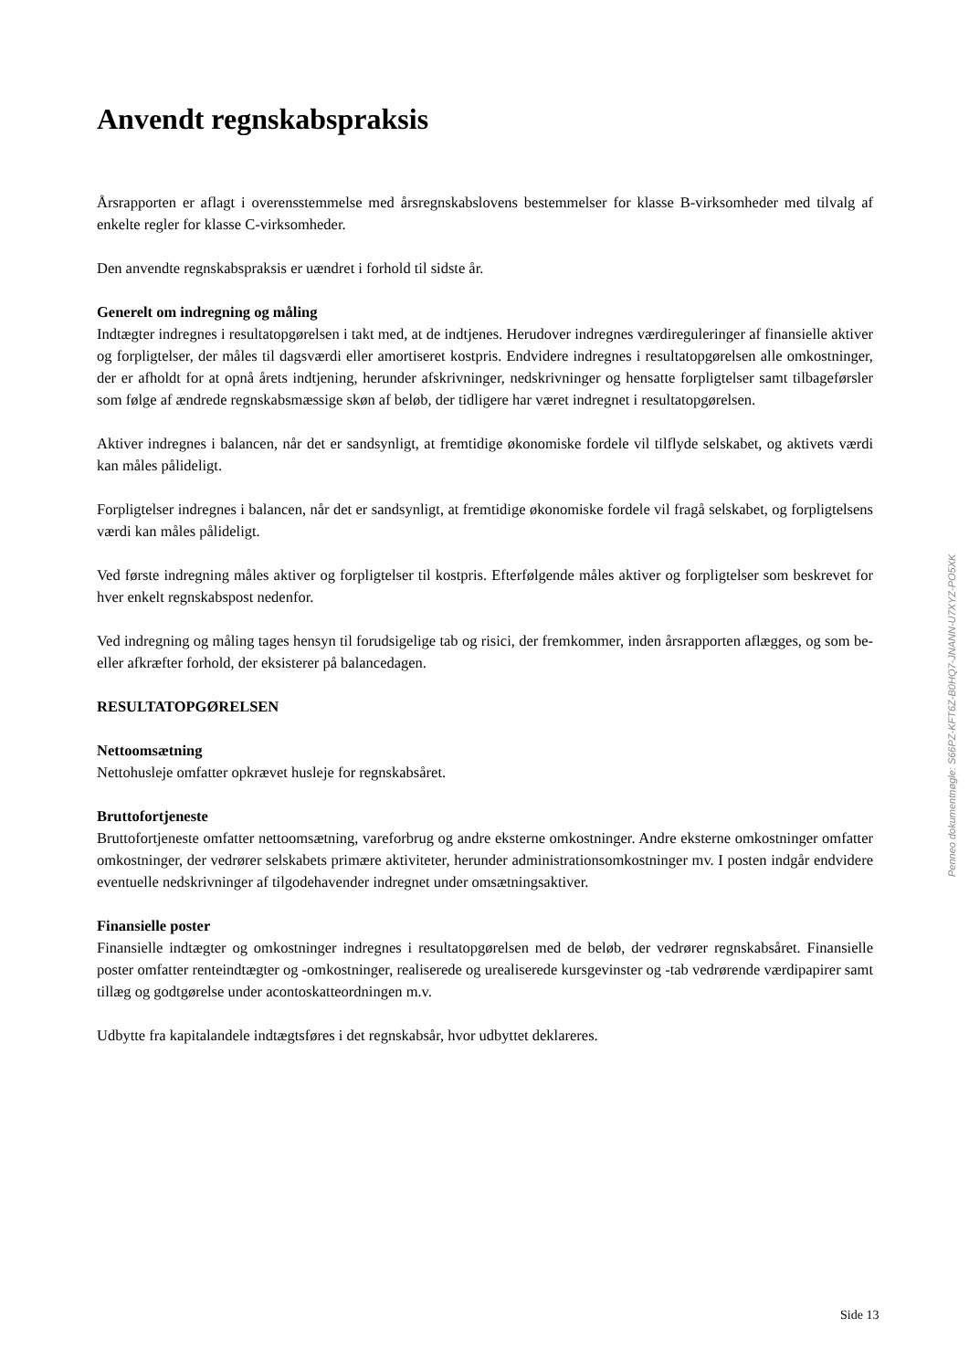Anvendt regnskabspraksis
Årsrapporten er aflagt i overensstemmelse med årsregnskabslovens bestemmelser for klasse B-virksomheder med tilvalg af enkelte regler for klasse C-virksomheder.
Den anvendte regnskabspraksis er uændret i forhold til sidste år.
Generelt om indregning og måling
Indtægter indregnes i resultatopgørelsen i takt med, at de indtjenes. Herudover indregnes værdireguleringer af finansielle aktiver og forpligtelser, der måles til dagsværdi eller amortiseret kostpris. Endvidere indregnes i resultatopgørelsen alle omkostninger, der er afholdt for at opnå årets indtjening, herunder afskrivninger, nedskrivninger og hensatte forpligtelser samt tilbageførsler som følge af ændrede regnskabsmæssige skøn af beløb, der tidligere har været indregnet i resultatopgørelsen.
Aktiver indregnes i balancen, når det er sandsynligt, at fremtidige økonomiske fordele vil tilflyde selskabet, og aktivets værdi kan måles pålideligt.
Forpligtelser indregnes i balancen, når det er sandsynligt, at fremtidige økonomiske fordele vil fragå selskabet, og forpligtelsens værdi kan måles pålideligt.
Ved første indregning måles aktiver og forpligtelser til kostpris. Efterfølgende måles aktiver og forpligtelser som beskrevet for hver enkelt regnskabspost nedenfor.
Ved indregning og måling tages hensyn til forudsigelige tab og risici, der fremkommer, inden årsrapporten aflægges, og som be- eller afkræfter forhold, der eksisterer på balancedagen.
RESULTATOPGØRELSEN
Nettoomsætning
Nettohusleje omfatter opkrævet husleje for regnskabsåret.
Bruttofortjeneste
Bruttofortjeneste omfatter nettoomsætning, vareforbrug og andre eksterne omkostninger. Andre eksterne omkostninger omfatter omkostninger, der vedrører selskabets primære aktiviteter, herunder administrationsomkostninger mv. I posten indgår endvidere eventuelle nedskrivninger af tilgodehavender indregnet under omsætningsaktiver.
Finansielle poster
Finansielle indtægter og omkostninger indregnes i resultatopgørelsen med de beløb, der vedrører regnskabsåret. Finansielle poster omfatter renteindtægter og -omkostninger, realiserede og urealiserede kursgevinster og -tab vedrørende værdipapirer samt tillæg og godtgørelse under acontoskatteordningen m.v.
Udbytte fra kapitalandele indtægtsføres i det regnskabsår, hvor udbyttet deklareres.
Penneo dokumentnøgle: S66PZ-KFT6Z-B0HQ7-JNANN-U7XYZ-PO5XK
Side 13